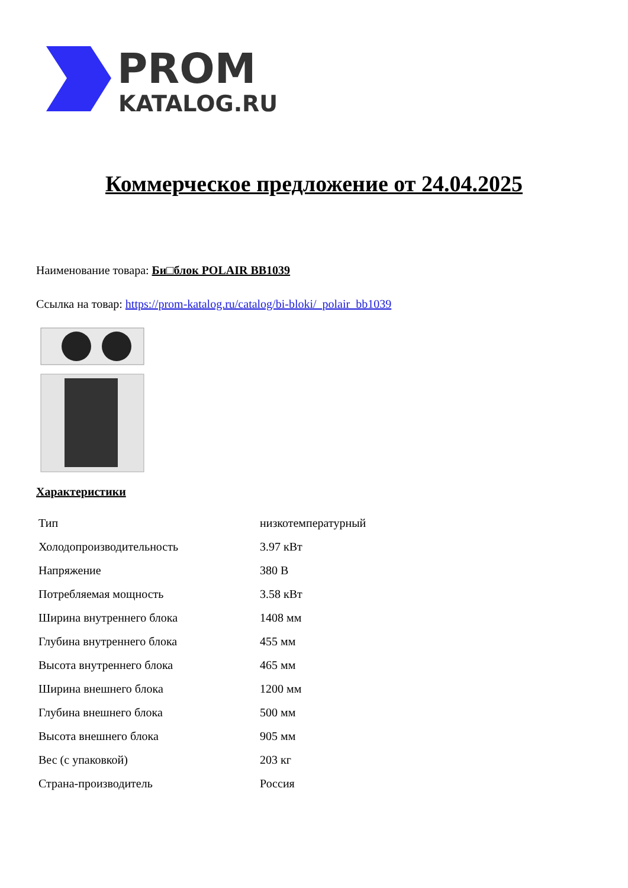PROM
KATALOG.RU
Коммерческое предложение от 24.04.2025
Наименование товара: Би□блок POLAIR BB1039
Ссылка на товар: https://prom-katalog.ru/catalog/bi-bloki/_polair_bb1039
Характеристики
| Тип | низкотемпературный |
| Холодопроизводительность | 3.97 кВт |
| Напряжение | 380 В |
| Потребляемая мощность | 3.58 кВт |
| Ширина внутреннего блока | 1408 мм |
| Глубина внутреннего блока | 455 мм |
| Высота внутреннего блока | 465 мм |
| Ширина внешнего блока | 1200 мм |
| Глубина внешнего блока | 500 мм |
| Высота внешнего блока | 905 мм |
| Вес (с упаковкой) | 203 кг |
| Страна-производитель | Россия |